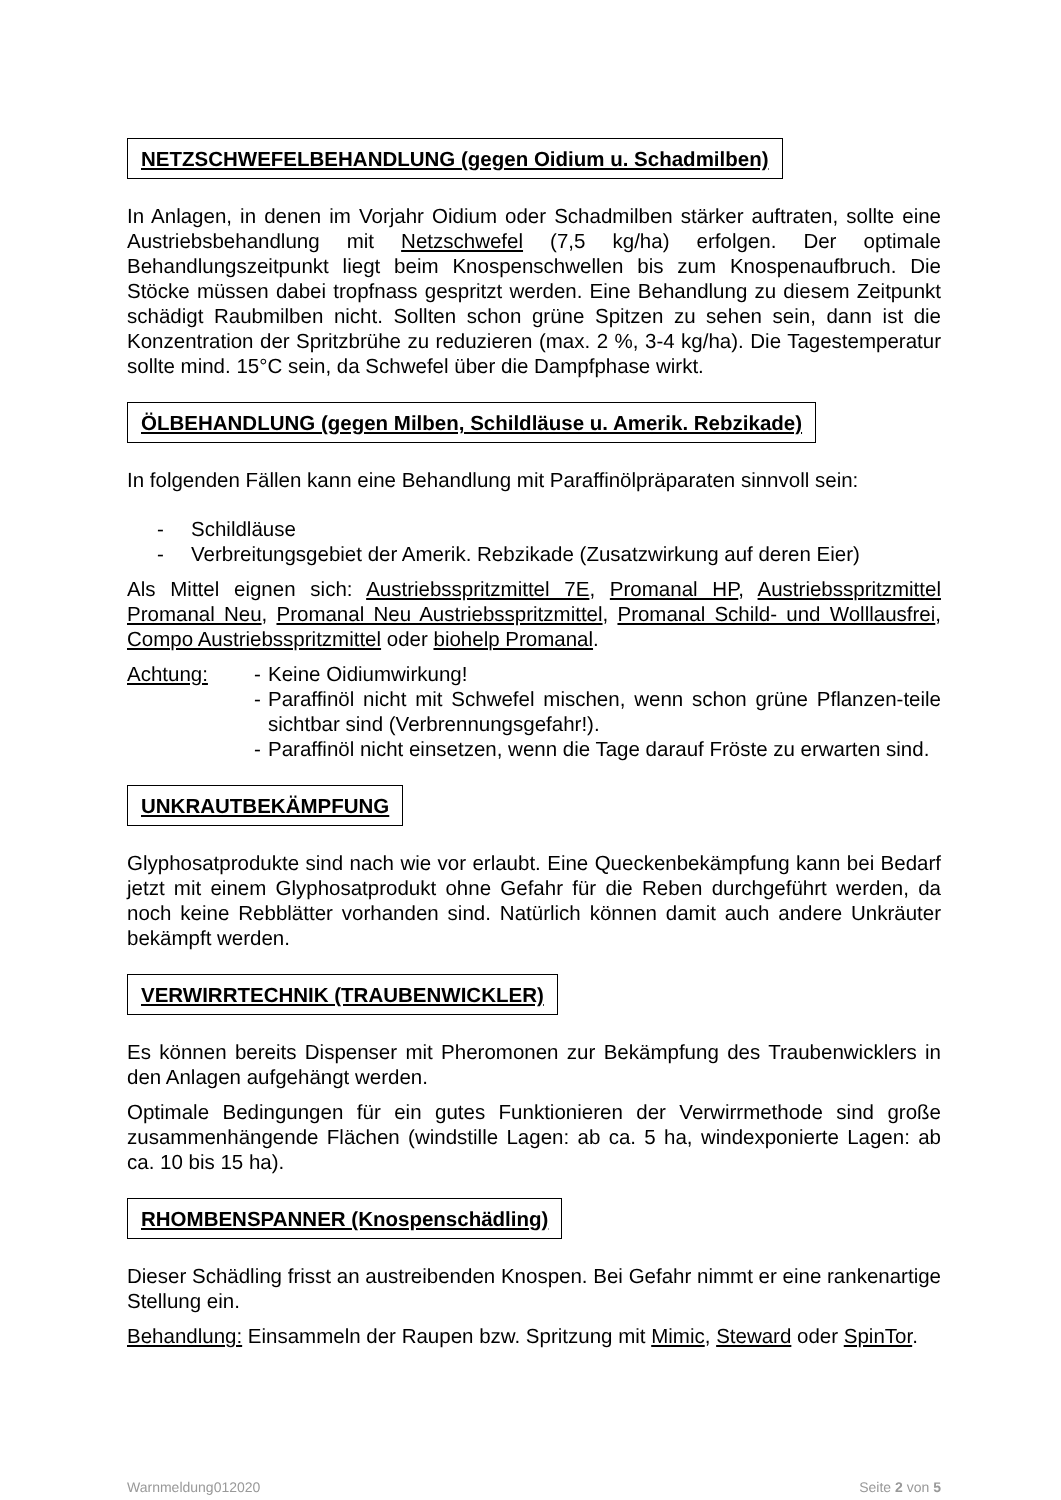NETZSCHWEFELBEHANDLUNG (gegen Oidium u. Schadmilben)
In Anlagen, in denen im Vorjahr Oidium oder Schadmilben stärker auftraten, sollte eine Austriebsbehandlung mit Netzschwefel (7,5 kg/ha) erfolgen. Der optimale Behandlungszeitpunkt liegt beim Knospenschwellen bis zum Knospenaufbruch. Die Stöcke müssen dabei tropfnass gespritzt werden. Eine Behandlung zu diesem Zeitpunkt schädigt Raubmilben nicht. Sollten schon grüne Spitzen zu sehen sein, dann ist die Konzentration der Spritzbrühe zu reduzieren (max. 2 %, 3-4 kg/ha). Die Tagestemperatur sollte mind. 15°C sein, da Schwefel über die Dampfphase wirkt.
ÖLBEHANDLUNG (gegen Milben, Schildläuse u. Amerik. Rebzikade)
In folgenden Fällen kann eine Behandlung mit Paraffinölpräparaten sinnvoll sein:
- Schildläuse
- Verbreitungsgebiet der Amerik. Rebzikade (Zusatzwirkung auf deren Eier)
Als Mittel eignen sich: Austriebsspritzmittel 7E, Promanal HP, Austriebsspritzmittel Promanal Neu, Promanal Neu Austriebsspritzmittel, Promanal Schild- und Wolllausfrei, Compo Austriebsspritzmittel oder biohelp Promanal.
Achtung: - Keine Oidiumwirkung!
- Paraffinöl nicht mit Schwefel mischen, wenn schon grüne Pflanzen-teile sichtbar sind (Verbrennungsgefahr!).
- Paraffinöl nicht einsetzen, wenn die Tage darauf Fröste zu erwarten sind.
UNKRAUTBEKÄMPFUNG
Glyphosatprodukte sind nach wie vor erlaubt. Eine Queckenbekämpfung kann bei Bedarf jetzt mit einem Glyphosatprodukt ohne Gefahr für die Reben durchgeführt werden, da noch keine Rebblätter vorhanden sind. Natürlich können damit auch andere Unkräuter bekämpft werden.
VERWIRRTECHNIK (TRAUBENWICKLER)
Es können bereits Dispenser mit Pheromonen zur Bekämpfung des Traubenwicklers in den Anlagen aufgehängt werden.
Optimale Bedingungen für ein gutes Funktionieren der Verwirrmethode sind große zusammenhängende Flächen (windstille Lagen: ab ca. 5 ha, windexponierte Lagen: ab ca. 10 bis 15 ha).
RHOMBENSPANNER (Knospenschädling)
Dieser Schädling frisst an austreibenden Knospen. Bei Gefahr nimmt er eine rankenartige Stellung ein.
Behandlung: Einsammeln der Raupen bzw. Spritzung mit Mimic, Steward oder SpinTor.
Warnmeldung012020 Seite 2 von 5